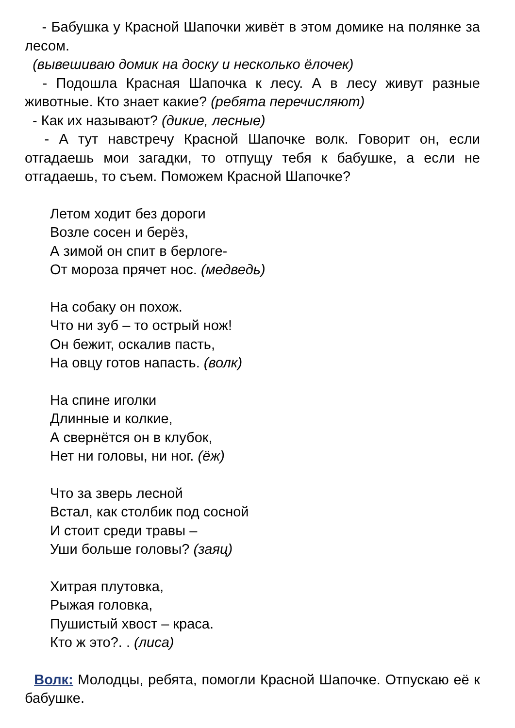- Бабушка у Красной Шапочки живёт в этом домике на полянке за лесом.
(вывешиваю домик на доску и несколько ёлочек)
- Подошла Красная Шапочка к лесу. А в лесу живут разные животные. Кто знает какие? (ребята перечисляют)
- Как их называют? (дикие, лесные)
- А тут навстречу Красной Шапочке волк. Говорит он, если отгадаешь мои загадки, то отпущу тебя к бабушке, а если не отгадаешь, то съем. Поможем Красной Шапочке?
Летом ходит без дороги
Возле сосен и берёз,
А зимой он спит в берлоге-
От мороза прячет нос. (медведь)
На собаку он похож.
Что ни зуб – то острый нож!
Он бежит, оскалив пасть,
На овцу готов напасть. (волк)
На спине иголки
Длинные и колкие,
А свернётся он в клубок,
Нет ни головы, ни ног. (ёж)
Что за зверь лесной
Встал, как столбик под сосной
И стоит среди травы –
Уши больше головы? (заяц)
Хитрая плутовка,
Рыжая головка,
Пушистый хвост – краса.
Кто ж это?. . (лиса)
Волк: Молодцы, ребята, помогли Красной Шапочке. Отпускаю её к бабушке.